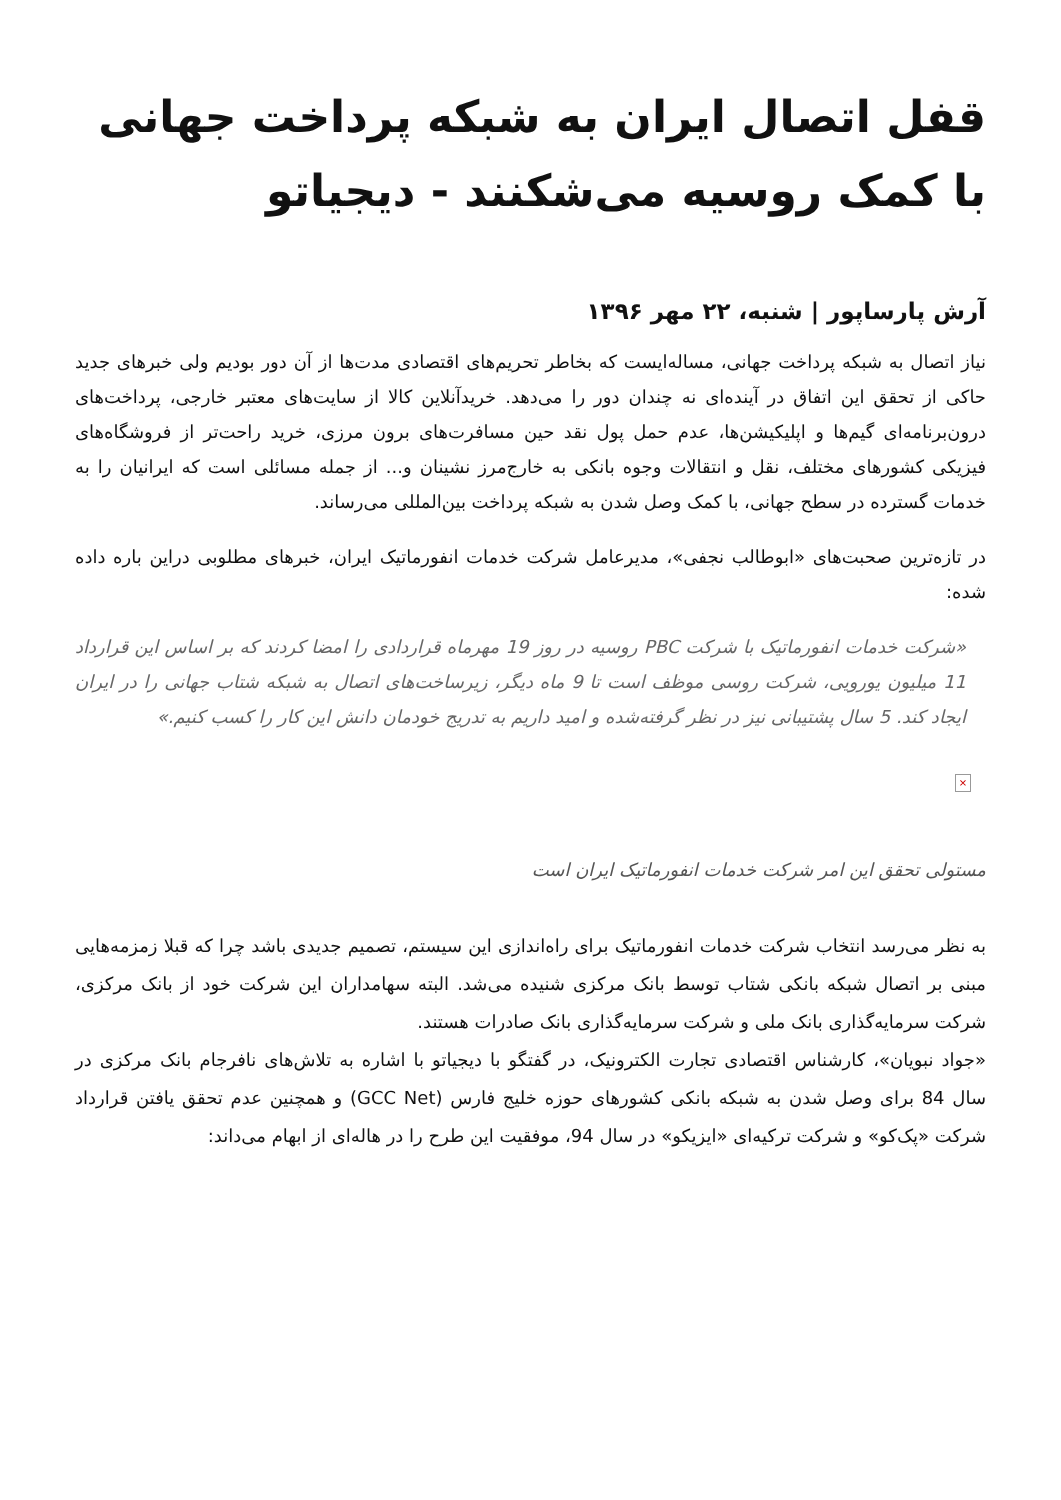قفل اتصال ایران به شبکه پرداخت جهانی با کمک روسیه می‌شکنند - دیجیاتو
آرش پارساپور | شنبه، ۲۲ مهر ۱۳۹۶
نیاز اتصال به شبکه پرداخت جهانی، مساله‌ایست که بخاطر تحریم‌های اقتصادی مدت‌ها از آن دور بودیم ولی خبرهای جدید حاکی از تحقق این اتفاق در آینده‌ای نه چندان دور را می‌دهد. خریدآنلاین کالا از سایت‌های معتبر خارجی، پرداخت‌های درون‌برنامه‌ای گیم‌ها و اپلیکیشن‌ها، عدم حمل پول نقد حین مسافرت‌های برون مرزی، خرید راحت‌تر از فروشگاه‌های فیزیکی کشورهای مختلف، نقل و انتقالات وجوه بانکی به خارج‌مرز نشینان و... از جمله مسائلی است که ایرانیان را به خدمات گسترده در سطح جهانی، با کمک وصل شدن به شبکه پرداخت بین‌المللی می‌رساند.
در تازه‌ترین صحبت‌های «ابوطالب نجفی»، مدیرعامل شرکت خدمات انفورماتیک ایران، خبرهای مطلوبی دراین باره داده شده:
«شرکت خدمات انفورماتیک با شرکت PBC روسیه در روز 19 مهرماه قراردادی را امضا کردند که بر اساس این قرارداد 11 میلیون یورویی، شرکت روسی موظف است تا 9 ماه دیگر، زیرساخت‌های اتصال به شبکه شتاب جهانی را در ایران ایجاد کند. 5 سال پشتیبانی نیز در نظر گرفته‌شده و امید داریم به تدریج خودمان دانش این کار را کسب کنیم.»
×
مستولی تحقق این امر شرکت خدمات انفورماتیک ایران است
به نظر می‌رسد انتخاب شرکت خدمات انفورماتیک برای راه‌اندازی این سیستم، تصمیم جدیدی باشد چرا که قبلا زمزمه‌هایی مبنی بر اتصال شبکه بانکی شتاب توسط بانک مرکزی شنیده می‌شد. البته سهامداران این شرکت خود از بانک مرکزی، شرکت سرمایه‌گذاری بانک ملی و شرکت سرمایه‌گذاری بانک صادرات هستند.
«جواد نبویان»، کارشناس اقتصادی تجارت الکترونیک، در گفتگو با دیجیاتو با اشاره به تلاش‌های نافرجام بانک مرکزی در سال 84 برای وصل شدن به شبکه بانکی کشورهای حوزه خلیج فارس (GCC Net) و همچنین عدم تحقق یافتن قرارداد شرکت «پک‌کو» و شرکت ترکیه‌ای «ایزیکو» در سال 94، موفقیت این طرح را در هاله‌ای از ابهام می‌داند: